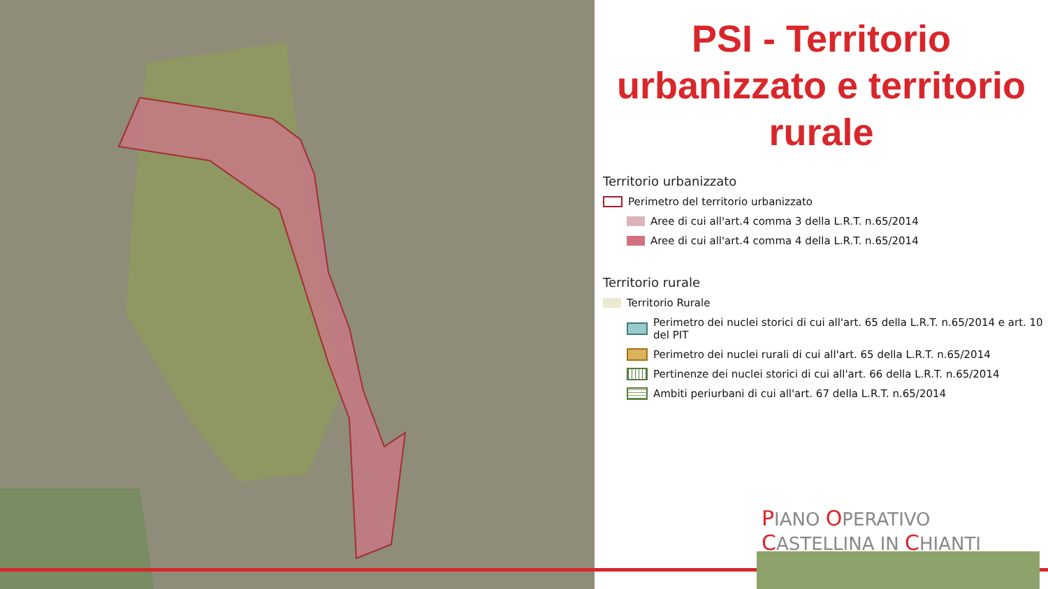PSI - Territorio urbanizzato e territorio rurale
Territorio urbanizzato
Perimetro del territorio urbanizzato
Aree di cui all'art.4 comma 3 della L.R.T. n.65/2014
Aree di cui all'art.4 comma 4 della L.R.T. n.65/2014
Territorio rurale
Territorio Rurale
Perimetro dei nuclei storici di cui all'art. 65 della L.R.T. n.65/2014 e art. 10 del PIT
Perimetro dei nuclei rurali di cui all'art. 65 della L.R.T. n.65/2014
Pertinenze dei nuclei storici di cui all'art. 66 della L.R.T. n.65/2014
Ambiti periurbani di cui all'art. 67 della L.R.T. n.65/2014
PIANO OPERATIVO CASTELLINA IN CHIANTI